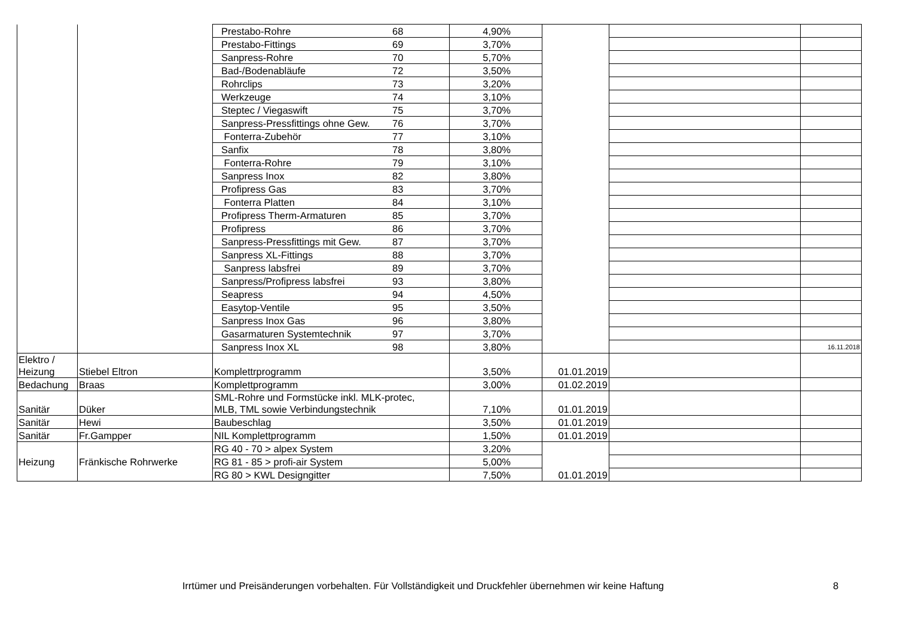| | | Prestabo-Rohre 68 | 4,90% | | | |
| | | Prestabo-Fittings 69 | 3,70% | | | |
| | | Sanpress-Rohre 70 | 5,70% | | | |
| | | Bad-/Bodenabläufe 72 | 3,50% | | | |
| | | Rohrclips 73 | 3,20% | | | |
| | | Werkzeuge 74 | 3,10% | | | |
| | | Steptec / Viegaswift 75 | 3,70% | | | |
| | | Sanpress-Pressfittings ohne Gew. 76 | 3,70% | | | |
| | | Fonterra-Zubehör 77 | 3,10% | | | |
| | | Sanfix 78 | 3,80% | | | |
| | | Fonterra-Rohre 79 | 3,10% | | | |
| | | Sanpress Inox 82 | 3,80% | | | |
| | | Profipress Gas 83 | 3,70% | | | |
| | | Fonterra Platten 84 | 3,10% | | | |
| | | Profipress Therm-Armaturen 85 | 3,70% | | | |
| | | Profipress 86 | 3,70% | | | |
| | | Sanpress-Pressfittings mit Gew. 87 | 3,70% | | | |
| | | Sanpress XL-Fittings 88 | 3,70% | | | |
| | | Sanpress labsfrei 89 | 3,70% | | | |
| | | Sanpress/Profipress labsfrei 93 | 3,80% | | | |
| | | Seapress 94 | 4,50% | | | |
| | | Easytop-Ventile 95 | 3,50% | | | |
| | | Sanpress Inox Gas 96 | 3,80% | | | |
| | | Gasarmaturen Systemtechnik 97 | 3,70% | | | |
| | | Sanpress Inox XL 98 | 3,80% | | | 16.11.2018 |
| Elektro / Heizung | Stiebel Eltron | Komplettrprogramm | 3,50% | 01.01.2019 | | |
| Bedachung | Braas | Komplettprogramm | 3,00% | 01.02.2019 | | |
| Sanitär | Düker | SML-Rohre und Formstücke inkl. MLK-protec, MLB, TML sowie Verbindungstechnik | 7,10% | 01.01.2019 | | |
| Sanitär | Hewi | Baubeschlag | 3,50% | 01.01.2019 | | |
| Sanitär | Fr.Gampper | NIL Komplettprogramm | 1,50% | 01.01.2019 | | |
| Heizung | Fränkische Rohrwerke | RG 40 - 70 > alpex System | 3,20% | 01.01.2019 | | |
| | | RG 81 - 85 > profi-air System | 5,00% | | | |
| | | RG 80 > KWL Designgitter | 7,50% | | | |
Irrtümer und Preisänderungen vorbehalten. Für Vollständigkeit und Druckfehler übernehmen wir keine Haftung 8